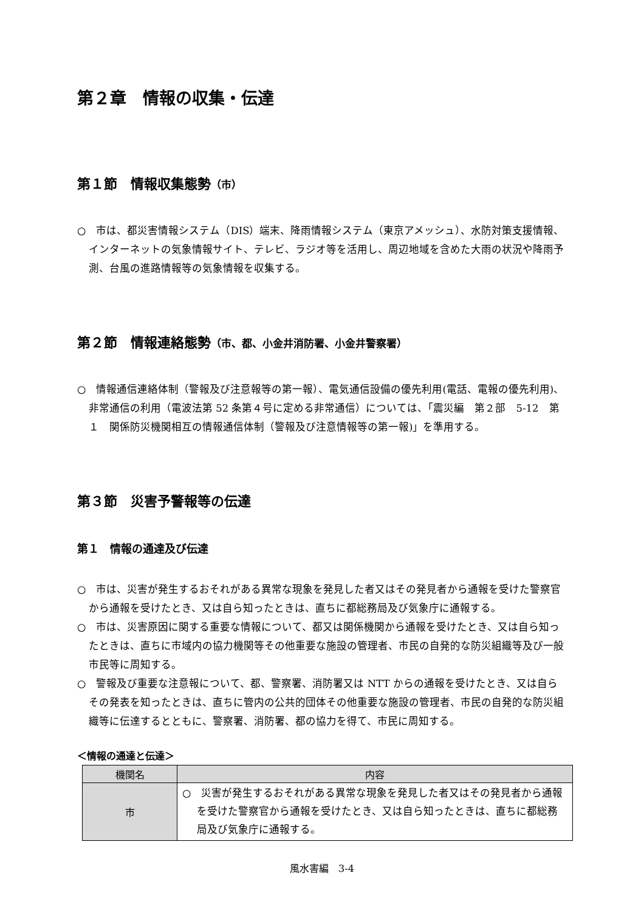第２章　情報の収集・伝達
第１節　情報収集態勢（市）
○　市は、都災害情報システム（DIS）端末、降雨情報システム（東京アメッシュ）、水防対策支援情報、インターネットの気象情報サイト、テレビ、ラジオ等を活用し、周辺地域を含めた大雨の状況や降雨予測、台風の進路情報等の気象情報を収集する。
第２節　情報連絡態勢（市、都、小金井消防署、小金井警察署）
○　情報通信連絡体制（警報及び注意報等の第一報）、電気通信設備の優先利用(電話、電報の優先利用)、非常通信の利用（電波法第 52 条第４号に定める非常通信）については、「震災編　第２部　5-12　第１　関係防災機関相互の情報通信体制（警報及び注意情報等の第一報)」を準用する。
第３節　災害予警報等の伝達
第１　情報の通達及び伝達
○　市は、災害が発生するおそれがある異常な現象を発見した者又はその発見者から通報を受けた警察官から通報を受けたとき、又は自ら知ったときは、直ちに都総務局及び気象庁に通報する。
○　市は、災害原因に関する重要な情報について、都又は関係機関から通報を受けたとき、又は自ら知ったときは、直ちに市域内の協力機関等その他重要な施設の管理者、市民の自発的な防災組織等及び一般市民等に周知する。
○　警報及び重要な注意報について、都、警察署、消防署又は NTT からの通報を受けたとき、又は自らその発表を知ったときは、直ちに管内の公共的団体その他重要な施設の管理者、市民の自発的な防災組織等に伝達するとともに、警察署、消防署、都の協力を得て、市民に周知する。
＜情報の通達と伝達＞
| 機関名 | 内容 |
| --- | --- |
| 市 | ○ 災害が発生するおそれがある異常な現象を発見した者又はその発見者から通報を受けた警察官から通報を受けたとき、又は自ら知ったときは、直ちに都総務局及び気象庁に通報する。 |
風水害編　3-4